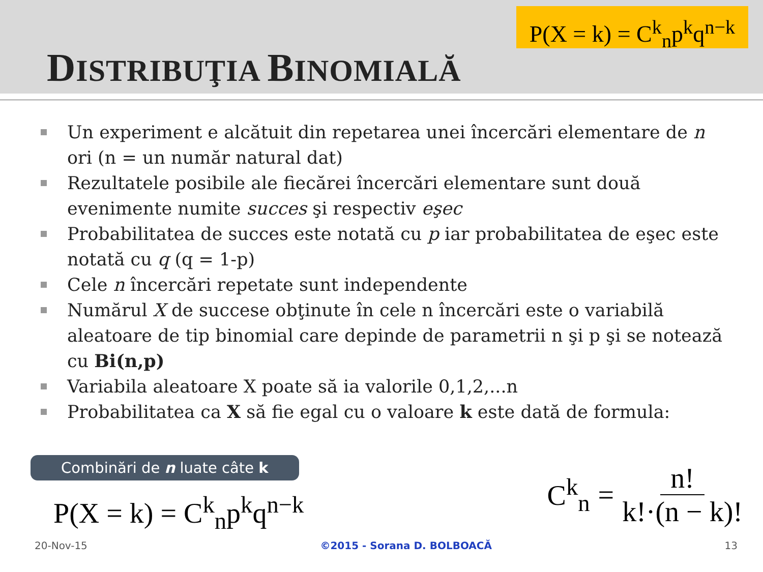DISTRIBUŢIA BINOMIALĂ
P(X = k) = C<sup>k</sup><sub>n</sub>p<sup>k</sup>q<sup>n−k</sup>
Un experiment e alcătuit din repetarea unei încercări elementare de n ori (n = un număr natural dat)
Rezultatele posibile ale fiecărei încercări elementare sunt două evenimente numite succes şi respectiv eşec
Probabilitatea de succes este notată cu p iar probabilitatea de eşec este notată cu q (q = 1-p)
Cele n încercări repetate sunt independente
Numărul X de succese obţinute în cele n încercări este o variabilă aleatoare de tip binomial care depinde de parametrii n şi p şi se notează cu Bi(n,p)
Variabila aleatoare X poate să ia valorile 0,1,2,...n
Probabilitatea ca X să fie egal cu o valoare k este dată de formula:
Combinări de n luate câte k
P(X = k) = C<sup>k</sup><sub>n</sub>p<sup>k</sup>q<sup>n−k</sup>
C<sup>k</sup><sub>n</sub> = n! k!·(n − k)!
20-Nov-15 ©2015 - Sorana D. BOLBOACĂ 13